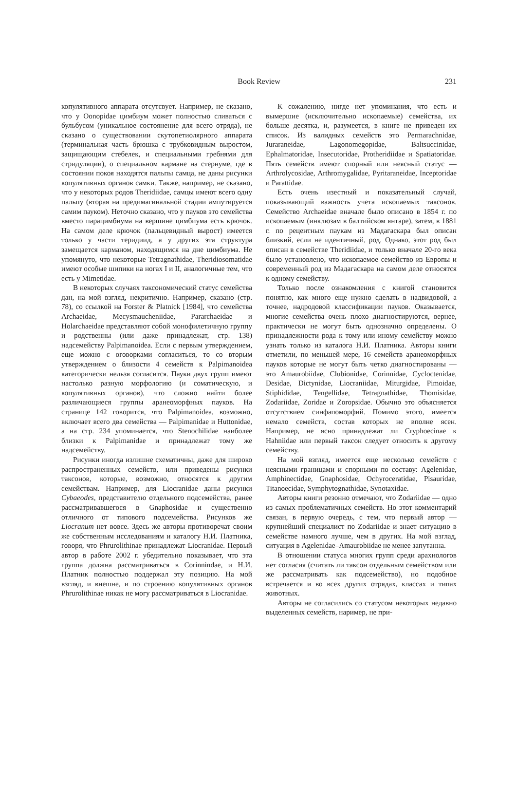Book Review
231
копулятивного аппарата отсутсвует. Например, не сказано, что у Oonopidae цимбиум может полностью сливаться с бульбусом (уникальное состоянение для всего отряда), не сказано о существовании скутопетиолярного аппарата (терминальная часть брюшка с трубковидным выростом, защищающим стебелек, и специальными гребнями для стридуляции), о специальном кармане на стернуме, где в состоянии покоя находятся пальпы самца, не даны рисунки копулятивных органов самки. Также, например, не сказано, что у некоторых родов Theridiidae, самцы имеют всего одну пальпу (вторая на предимагинальной стадии ампутируется самим пауком). Неточно сказано, что у пауков это семейства вместо парацимбиума на вершине цимбиума есть крючок. На самом деле крючок (пальцевидный вырост) имеется только у части теридиид, а у других эта структура замещается карманом, находящимся на дне цимбиума. Не упомянуто, что некоторые Tetragnathidae, Theridiosomatidae имеют особые шипики на ногах I и II, аналогичные тем, что есть у Mimetidae.
В некоторых случаях таксономический статус семейства дан, на мой взгляд, некритично. Например, сказано (стр. 78), со ссылкой на Forster & Platnick [1984], что семейства Archaeidae, Mecysmaucheniidae, Pararchaeidae и Holarchaeidae представляют собой монофилетичную группу и родственны (или даже принадлежат, стр. 138) надсемейству Palpimanoidea. Если с первым утверждением, еще можно с оговорками согласиться, то со вторым утверждением о близости 4 семейств к Palpimanoidea категорически нельзя согласится. Пауки двух групп имеют настолько разную морфологию (и соматическую, и копулятивных органов), что сложно найти более различающиеся группы аранеоморфных пауков. На странице 142 говорится, что Palpimanoidea, возможно, включает всего два семейства — Palpimanidae и Huttonidae, а на стр. 234 упоминается, что Stenochilidae наиболее близки к Palpimanidae и принадлежат тому же надсемейству.
Рисунки иногда излишне схематичны, даже для широко распространенных семейств, или приведены рисунки таксонов, которые, возможно, относятся к другим семействам. Например, для Liocranidae даны рисунки Cybaeodes, представителю отдельного подсемейства, ранее рассматривавшегося в Gnaphosidae и существенно отличного от типового подсемейства. Рисунков же Liocranum нет вовсе. Здесь же авторы противоречат своим же собственным исследованиям и каталогу Н.И. Платника, говоря, что Phrurolithinae принадлежат Liocranidae. Первый автор в работе 2002 г. убедительно показывает, что эта группа должна рассматриваться в Corinnindae, и Н.И. Платник полностью поддержал эту позицию. На мой взгляд, и внешне, и по строению копулятивных органов Phrurolithinae никак не могу рассматриваться в Liocranidae.
К сожалению, нигде нет упоминания, что есть и вымершие (исключительно ископаемые) семейства, их больше десятка, и, разумеется, в книге не приведен их список. Из валидных семейств это Permarachnidae, Juraraneidae, Lagonomegopidae, Baltsuccinidae, Ephalmatoridae, Insecutoridae, Protheridiidae и Spatiatoridae. Пять семейств имеют спорный или неясный статус — Arthrolycosidae, Arthromygalidae, Pyritaraneidae, Inceptoridae и Parattidae.
Есть очень изестный и показательный случай, показывающий важность учета ископаемых таксонов. Семейство Archaeidae вначале было описано в 1854 г. по ископаемым (инклюзам в балтийском янтаре), затем, в 1881 г. по рецентным паукам из Мадагаскара был описан близкий, если не идентичный, род. Однако, этот род был описан в семействе Theridiidae, и только вначале 20-го века было установлено, что ископаемое семейство из Европы и современный род из Мадагаскара на самом деле относятся к одному семейству.
Только после ознакомления с книгой становится понятно, как много еще нужно сделать в надвидовой, а точнее, надродовой классификации пауков. Оказывается, многие семейства очень плохо диагностируются, вернее, практически не могут быть однозначно определены. О принадлежности рода к тому или иному семейству можно узнать только из каталога Н.И. Платника. Авторы книги отметили, по меньшей мере, 16 семейств аранеоморфных пауков которые не могут быть четко диагностированы — это Amaurobiidae, Clubionidae, Corinnidae, Cycloctenidae, Desidae, Dictynidae, Liocraniidae, Miturgidae, Pimoidae, Stiphididae, Tengellidae, Tetragnathidae, Thomisidae, Zodariidae, Zoridae и Zoropsidae. Обычно это объясняется отсутствием синфапоморфий. Помимо этого, имеется немало семейств, состав которых не вполне ясен. Например, не ясно принадлежат ли Cryphoecinae к Hahniidae или первый таксон следует относить к другому семейству.
На мой взгляд, имеется еще несколько семейств с неясными границами и спорными по составу: Agelenidae, Amphinectidae, Gnaphosidae, Ochyroceratidae, Pisauridae, Titanoecidae, Symphytognathidae, Synotaxidae.
Авторы книги резонно отмечают, что Zodariidae — одно из самых проблематичных семейств. Но этот комментарий связан, в первую очередь, с тем, что первый автор — крупнейший специалист по Zodariidae и знает ситуацию в семействе намного лучше, чем в других. На мой взглад, ситуация в Agelenidae–Amaurobiidae не менее запутанна.
В отношении статуса многих групп среди арахнологов нет согласия (считать ли таксон отдельным семейством или же рассматривать как подсемейство), но подобное встречается и во всех других отрядах, классах и типах животных.
Авторы не согласились со статусом некоторых недавно выделенных семейств, наример, не при-